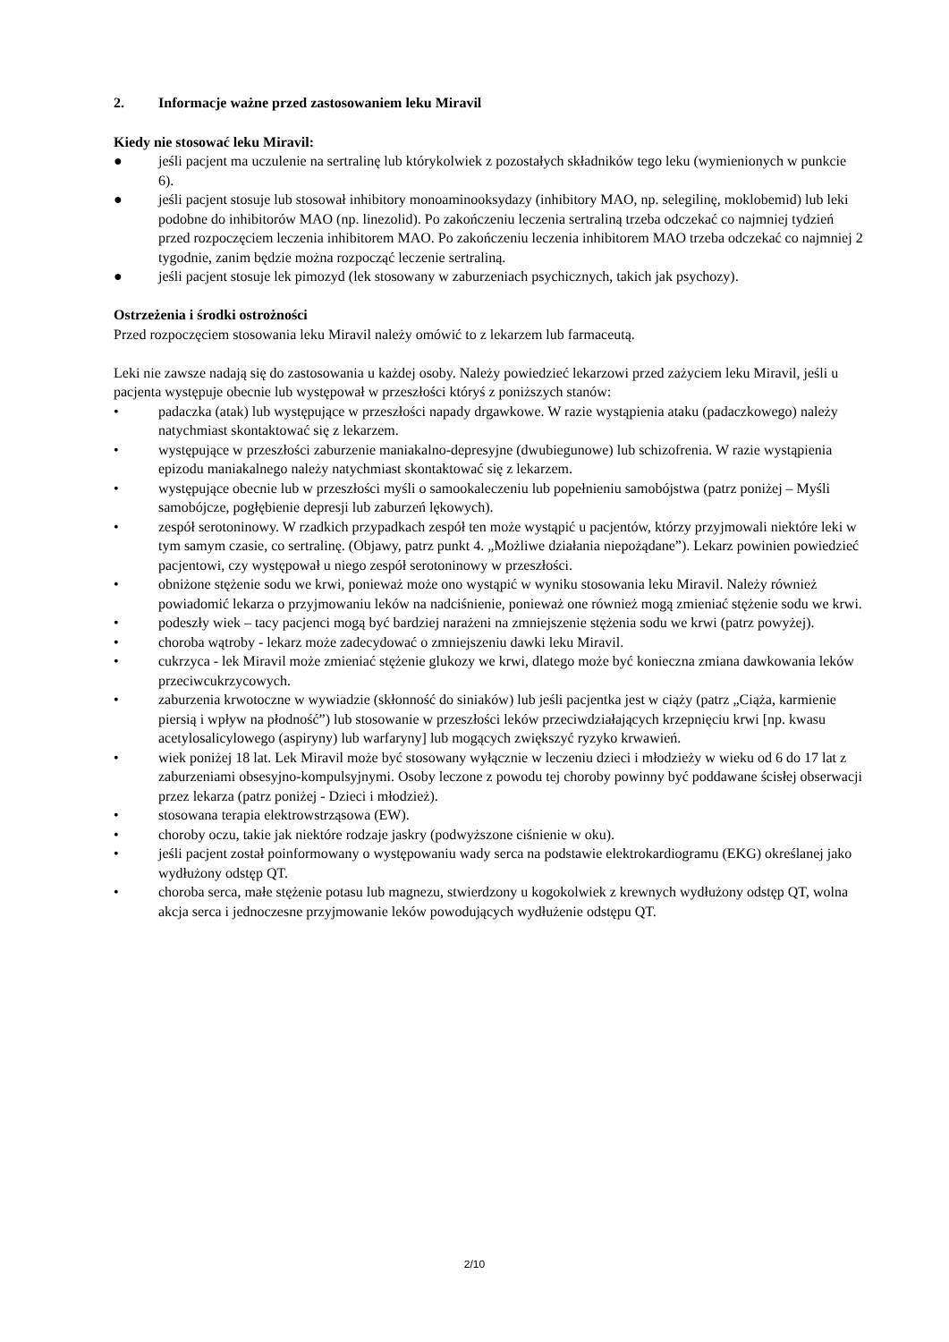2. Informacje ważne przed zastosowaniem leku Miravil
Kiedy nie stosować leku Miravil:
● jeśli pacjent ma uczulenie na sertralinę lub którykolwiek z pozostałych składników tego leku (wymienionych w punkcie 6).
● jeśli pacjent stosuje lub stosował inhibitory monoaminooksydazy (inhibitory MAO, np. selegilinę, moklobemid) lub leki podobne do inhibitorów MAO (np. linezolid). Po zakończeniu leczenia sertraliną trzeba odczekać co najmniej tydzień przed rozpoczęciem leczenia inhibitorem MAO. Po zakończeniu leczenia inhibitorem MAO trzeba odczekać co najmniej 2 tygodnie, zanim będzie można rozpocząć leczenie sertraliną.
● jeśli pacjent stosuje lek pimozyd (lek stosowany w zaburzeniach psychicznych, takich jak psychozy).
Ostrzeżenia i środki ostrożności
Przed rozpoczęciem stosowania leku Miravil należy omówić to z lekarzem lub farmaceutą.
Leki nie zawsze nadają się do zastosowania u każdej osoby. Należy powiedzieć lekarzowi przed zażyciem leku Miravil, jeśli u pacjenta występuje obecnie lub występował w przeszłości któryś z poniższych stanów:
• padaczka (atak) lub występujące w przeszłości napady drgawkowe. W razie wystąpienia ataku (padaczkowego) należy natychmiast skontaktować się z lekarzem.
• występujące w przeszłości zaburzenie maniakalno-depresyjne (dwubiegunowe) lub schizofrenia. W razie wystąpienia epizodu maniakalnego należy natychmiast skontaktować się z lekarzem.
• występujące obecnie lub w przeszłości myśli o samookaleczeniu lub popełnieniu samobójstwa (patrz poniżej – Myśli samobójcze, pogłębienie depresji lub zaburzeń lękowych).
• zespół serotoninowy. W rzadkich przypadkach zespół ten może wystąpić u pacjentów, którzy przyjmowali niektóre leki w tym samym czasie, co sertralinę. (Objawy, patrz punkt 4. „Możliwe działania niepożądane”). Lekarz powinien powiedzieć pacjentowi, czy występował u niego zespół serotoninowy w przeszłości.
• obniżone stężenie sodu we krwi, ponieważ może ono wystąpić w wyniku stosowania leku Miravil. Należy również powiadomić lekarza o przyjmowaniu leków na nadciśnienie, ponieważ one również mogą zmieniać stężenie sodu we krwi.
• podeszły wiek – tacy pacjenci mogą być bardziej narażeni na zmniejszenie stężenia sodu we krwi (patrz powyżej).
• choroba wątroby - lekarz może zadecydować o zmniejszeniu dawki leku Miravil.
• cukrzyca - lek Miravil może zmieniać stężenie glukozy we krwi, dlatego może być konieczna zmiana dawkowania leków przeciwcukrzycowych.
• zaburzenia krwotoczne w wywiadzie (skłonność do siniaków) lub jeśli pacjentka jest w ciąży (patrz „Ciąża, karmienie piersią i wpływ na płodność”) lub stosowanie w przeszłości leków przeciwdziałających krzepnięciu krwi [np. kwasu acetylosalicylowego (aspiryny) lub warfaryny] lub mogących zwiększyć ryzyko krwawień.
• wiek poniżej 18 lat. Lek Miravil może być stosowany wyłącznie w leczeniu dzieci i młodzieży w wieku od 6 do 17 lat z zaburzeniami obsesyjno-kompulsyjnymi. Osoby leczone z powodu tej choroby powinny być poddawane ścisłej obserwacji przez lekarza (patrz poniżej - Dzieci i młodzież).
• stosowana terapia elektrowstrząsowa (EW).
• choroby oczu, takie jak niektóre rodzaje jaskry (podwyższone ciśnienie w oku).
• jeśli pacjent został poinformowany o występowaniu wady serca na podstawie elektrokardiogramu (EKG) określanej jako wydłużony odstęp QT.
• choroba serca, małe stężenie potasu lub magnezu, stwierdzony u kogokolwiek z krewnych wydłużony odstęp QT, wolna akcja serca i jednoczesne przyjmowanie leków powodujących wydłużenie odstępu QT.
2/10